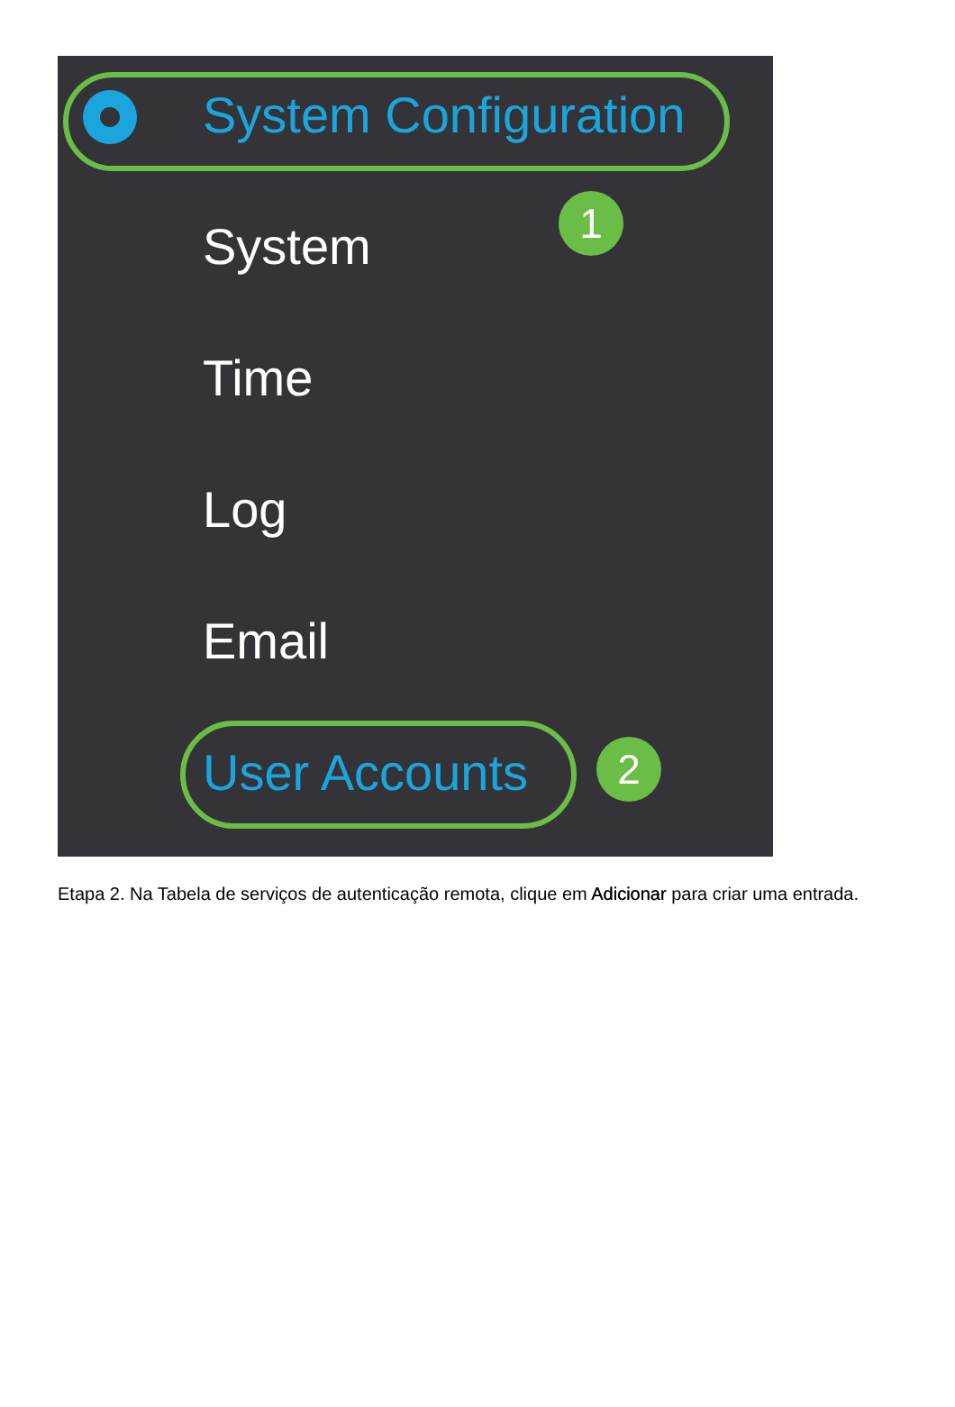System Configuration
1
System
Time
Log
Email
User Accounts 2
Etapa 2. Na Tabela de serviços de autenticação remota, clique em Adicionar para criar uma entrada.